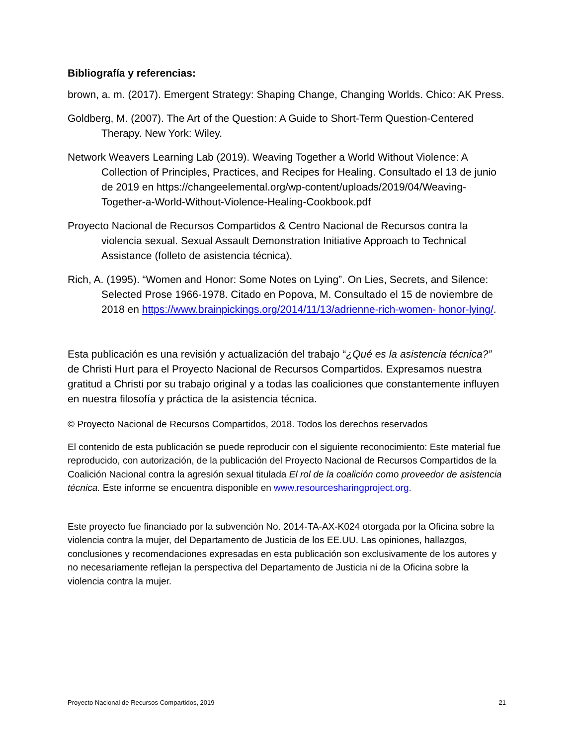Bibliografía y referencias:
brown, a. m. (2017). Emergent Strategy: Shaping Change, Changing Worlds. Chico: AK Press.
Goldberg, M. (2007). The Art of the Question: A Guide to Short-Term Question-Centered Therapy. New York: Wiley.
Network Weavers Learning Lab (2019). Weaving Together a World Without Violence: A Collection of Principles, Practices, and Recipes for Healing. Consultado el 13 de junio de 2019 en https://changeelemental.org/wp-content/uploads/2019/04/Weaving- Together-a-World-Without-Violence-Healing-Cookbook.pdf
Proyecto Nacional de Recursos Compartidos & Centro Nacional de Recursos contra la violencia sexual. Sexual Assault Demonstration Initiative Approach to Technical Assistance (folleto de asistencia técnica).
Rich, A. (1995). “Women and Honor: Some Notes on Lying”. On Lies, Secrets, and Silence: Selected Prose 1966-1978. Citado en Popova, M. Consultado el 15 de noviembre de 2018 en https://www.brainpickings.org/2014/11/13/adrienne-rich-women- honor-lying/.
Esta publicación es una revisión y actualización del trabajo “¿Qué es la asistencia técnica?” de Christi Hurt para el Proyecto Nacional de Recursos Compartidos. Expresamos nuestra gratitud a Christi por su trabajo original y a todas las coaliciones que constantemente influyen en nuestra filosofía y práctica de la asistencia técnica.
© Proyecto Nacional de Recursos Compartidos, 2018. Todos los derechos reservados
El contenido de esta publicación se puede reproducir con el siguiente reconocimiento: Este material fue reproducido, con autorización, de la publicación del Proyecto Nacional de Recursos Compartidos de la Coalición Nacional contra la agresión sexual titulada El rol de la coalición como proveedor de asistencia técnica. Este informe se encuentra disponible en www.resourcesharingproject.org.
Este proyecto fue financiado por la subvención No. 2014-TA-AX-K024 otorgada por la Oficina sobre la violencia contra la mujer, del Departamento de Justicia de los EE.UU. Las opiniones, hallazgos, conclusiones y recomendaciones expresadas en esta publicación son exclusivamente de los autores y no necesariamente reflejan la perspectiva del Departamento de Justicia ni de la Oficina sobre la violencia contra la mujer.
Proyecto Nacional de Recursos Compartidos, 2019 21